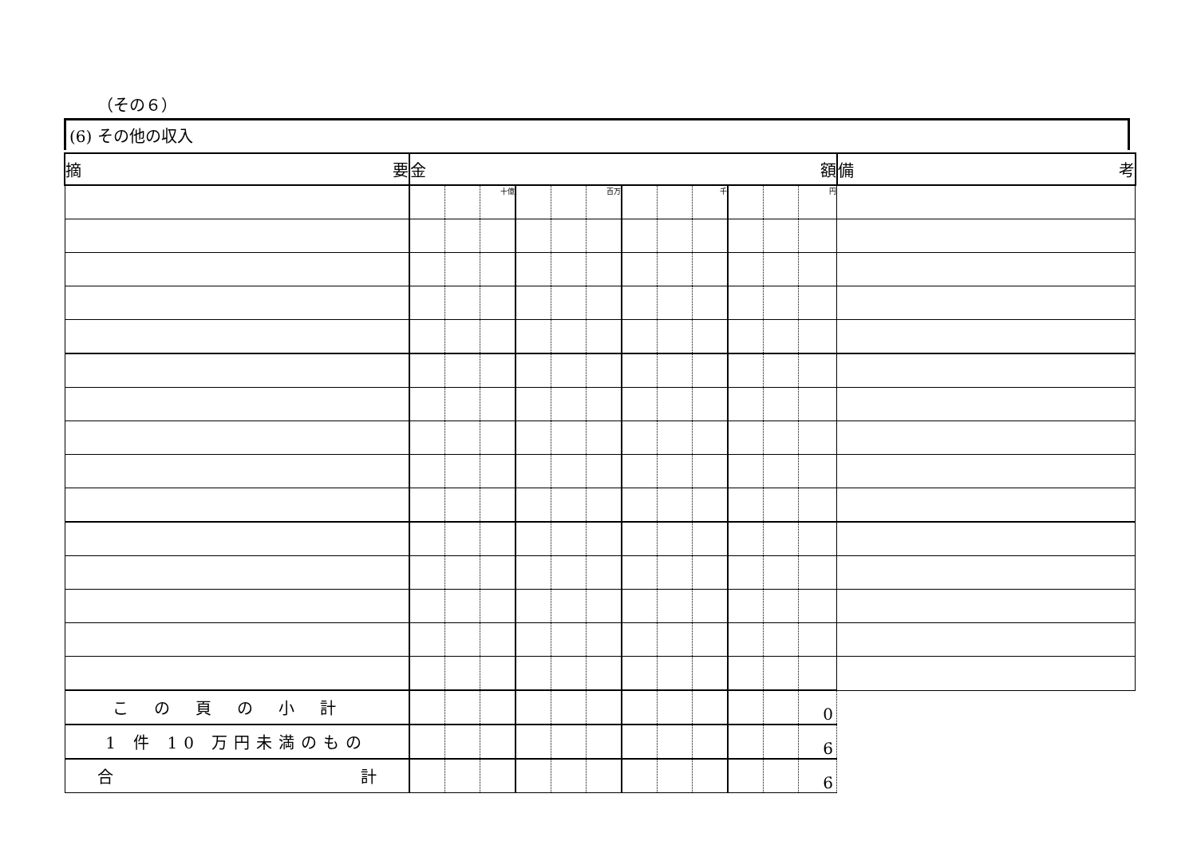（その６）
(6) その他の収入
| 摘 要 | 金 額 | | | | | | | | | | | | 備 考 |
| --- | --- | --- | --- | --- | --- | --- | --- | --- | --- | --- | --- | --- | --- |
| | | | 十億 | | | 百万 | | | 千 | | | 円 | |
| この頁の小計 | | | | | | | | | | | | 0 | |
| 1 件 10 万円未満のもの | | | | | | | | | | | | 6 | |
| 合 計 | | | | | | | | | | | | 6 | |